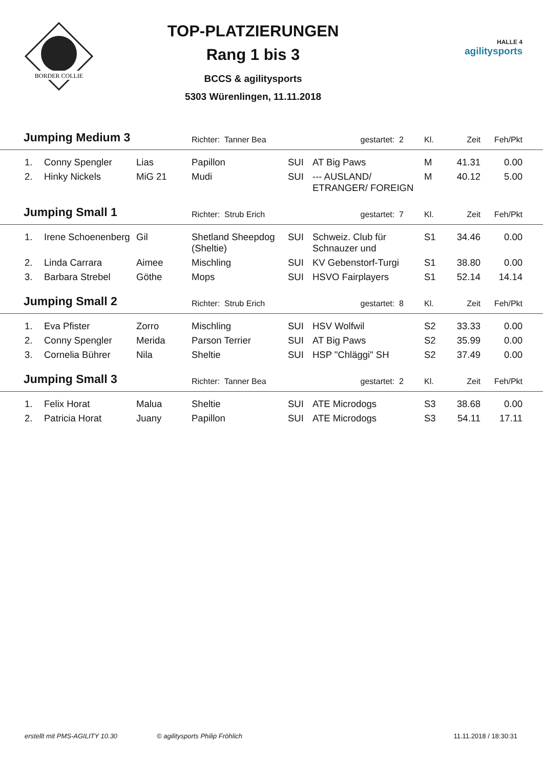BORDER COLLIE
TOP-PLATZIERUNGEN
Rang 1 bis 3
BCCS & agilitysports
5303 Würenlingen, 11.11.2018
HALLE 4
agilitysports
| Jumping Medium 3 | | | Richter: Tanner Bea | | gestartet: 2 | Kl. | Zeit | Feh/Pkt | |
| 1. | Conny Spengler | Lias | Papillon | SUI | AT Big Paws | M | 41.31 | 0.00 | |
| 2. | Hinky Nickels | MiG 21 | Mudi | SUI | --- AUSLAND/ ETRANGER/ FOREIGN | M | 40.12 | 5.00 | |
| Jumping Small 1 | | | Richter: Strub Erich | | gestartet: 7 | Kl. | Zeit | Feh/Pkt | |
| 1. | Irene Schoenenberg | Gil | Shetland Sheepdog (Sheltie) | SUI | Schweiz. Club für Schnauzer und | S1 | 34.46 | 0.00 | |
| 2. | Linda Carrara | Aimee | Mischling | SUI | KV Gebenstorf-Turgi | S1 | 38.80 | 0.00 | |
| 3. | Barbara Strebel | Göthe | Mops | SUI | HSVO Fairplayers | S1 | 52.14 | 14.14 | |
| Jumping Small 2 | | | Richter: Strub Erich | | gestartet: 8 | Kl. | Zeit | Feh/Pkt | |
| 1. | Eva Pfister | Zorro | Mischling | SUI | HSV Wolfwil | S2 | 33.33 | 0.00 | |
| 2. | Conny Spengler | Merida | Parson Terrier | SUI | AT Big Paws | S2 | 35.99 | 0.00 | |
| 3. | Cornelia Bührer | Nila | Sheltie | SUI | HSP "Chläggi" SH | S2 | 37.49 | 0.00 | |
| Jumping Small 3 | | | Richter: Tanner Bea | | gestartet: 2 | Kl. | Zeit | Feh/Pkt | |
| 1. | Felix Horat | Malua | Sheltie | SUI | ATE Microdogs | S3 | 38.68 | 0.00 | |
| 2. | Patricia Horat | Juany | Papillon | SUI | ATE Microdogs | S3 | 54.11 | 17.11 | |
erstellt mit PMS-AGILITY 10.30 © agilitysports Philip Fröhlich 11.11.2018 / 18:30:31